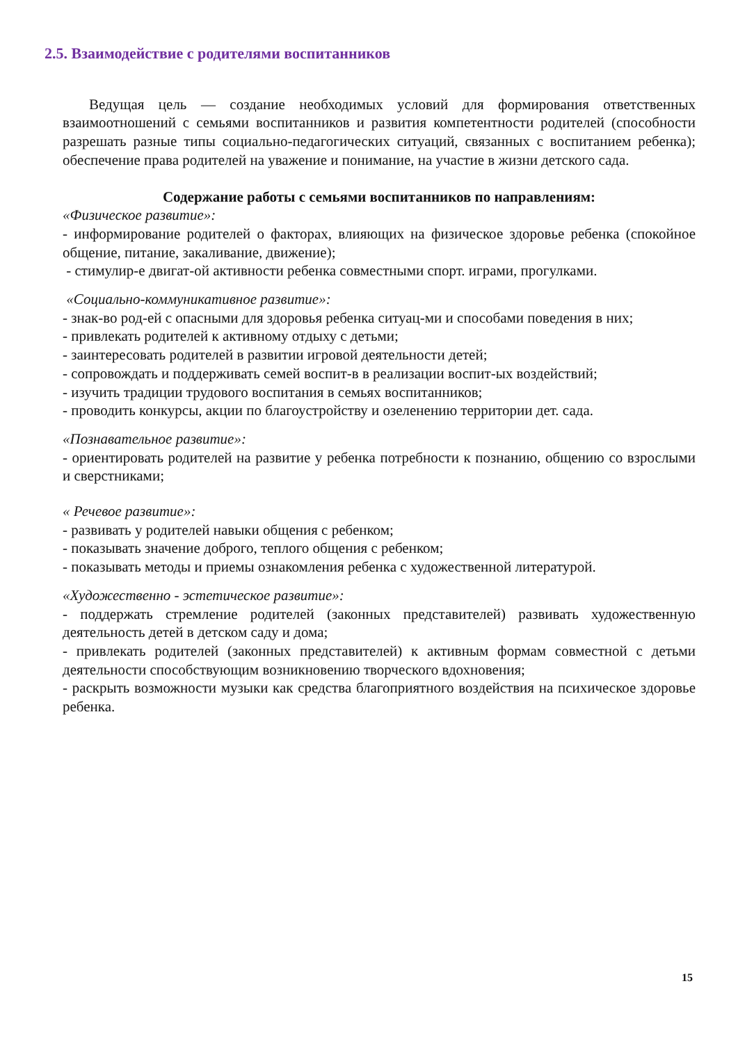2.5. Взаимодействие с родителями воспитанников
Ведущая цель — создание необходимых условий для формирования ответственных взаимоотношений с семьями воспитанников и развития компетентности родителей (способности разрешать разные типы социально-педагогических ситуаций, связанных с воспитанием ребенка); обеспечение права родителей на уважение и понимание, на участие в жизни детского сада.
Содержание работы с семьями воспитанников по направлениям:
«Физическое развитие»:
- информирование родителей о факторах, влияющих на физическое здоровье ребенка (спокойное общение, питание, закаливание, движение);
- стимулир-е двигат-ой активности ребенка совместными спорт. играми, прогулками.
«Социально-коммуникативное развитие»:
- знак-во род-ей с опасными для здоровья ребенка ситуац-ми и способами поведения в них;
- привлекать родителей к активному отдыху с детьми;
- заинтересовать родителей в развитии игровой деятельности детей;
- сопровождать и поддерживать семей воспит-в в реализации воспит-ых воздействий;
- изучить традиции трудового воспитания в семьях воспитанников;
- проводить конкурсы, акции по благоустройству и озеленению территории дет. сада.
«Познавательное развитие»:
- ориентировать родителей на развитие у ребенка потребности к познанию, общению со взрослыми и сверстниками;
« Речевое развитие»:
- развивать у родителей навыки общения с ребенком;
- показывать значение доброго, теплого общения с ребенком;
- показывать методы и приемы ознакомления ребенка с художественной литературой.
«Художественно - эстетическое развитие»:
- поддержать стремление родителей (законных представителей) развивать художественную деятельность детей в детском саду и дома;
- привлекать родителей (законных представителей) к активным формам совместной с детьми деятельности способствующим возникновению творческого вдохновения;
- раскрыть возможности музыки как средства благоприятного воздействия на психическое здоровье ребенка.
15